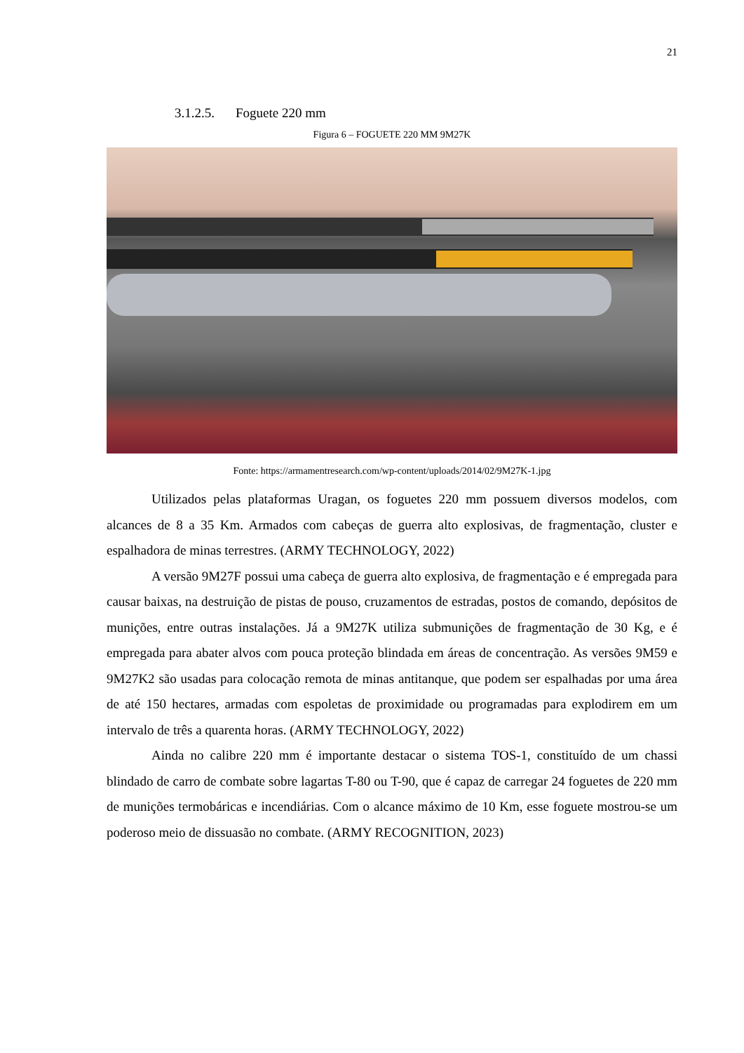21
3.1.2.5. Foguete 220 mm
Figura 6 – FOGUETE 220 MM 9M27K
Fonte: https://armamentresearch.com/wp-content/uploads/2014/02/9M27K-1.jpg
Utilizados pelas plataformas Uragan, os foguetes 220 mm possuem diversos modelos, com alcances de 8 a 35 Km. Armados com cabeças de guerra alto explosivas, de fragmentação, cluster e espalhadora de minas terrestres. (ARMY TECHNOLOGY, 2022)
A versão 9M27F possui uma cabeça de guerra alto explosiva, de fragmentação e é empregada para causar baixas, na destruição de pistas de pouso, cruzamentos de estradas, postos de comando, depósitos de munições, entre outras instalações. Já a 9M27K utiliza submunições de fragmentação de 30 Kg, e é empregada para abater alvos com pouca proteção blindada em áreas de concentração. As versões 9M59 e 9M27K2 são usadas para colocação remota de minas antitanque, que podem ser espalhadas por uma área de até 150 hectares, armadas com espoletas de proximidade ou programadas para explodirem em um intervalo de três a quarenta horas. (ARMY TECHNOLOGY, 2022)
Ainda no calibre 220 mm é importante destacar o sistema TOS-1, constituído de um chassi blindado de carro de combate sobre lagartas T-80 ou T-90, que é capaz de carregar 24 foguetes de 220 mm de munições termobáricas e incendiárias. Com o alcance máximo de 10 Km, esse foguete mostrou-se um poderoso meio de dissuasão no combate. (ARMY RECOGNITION, 2023)